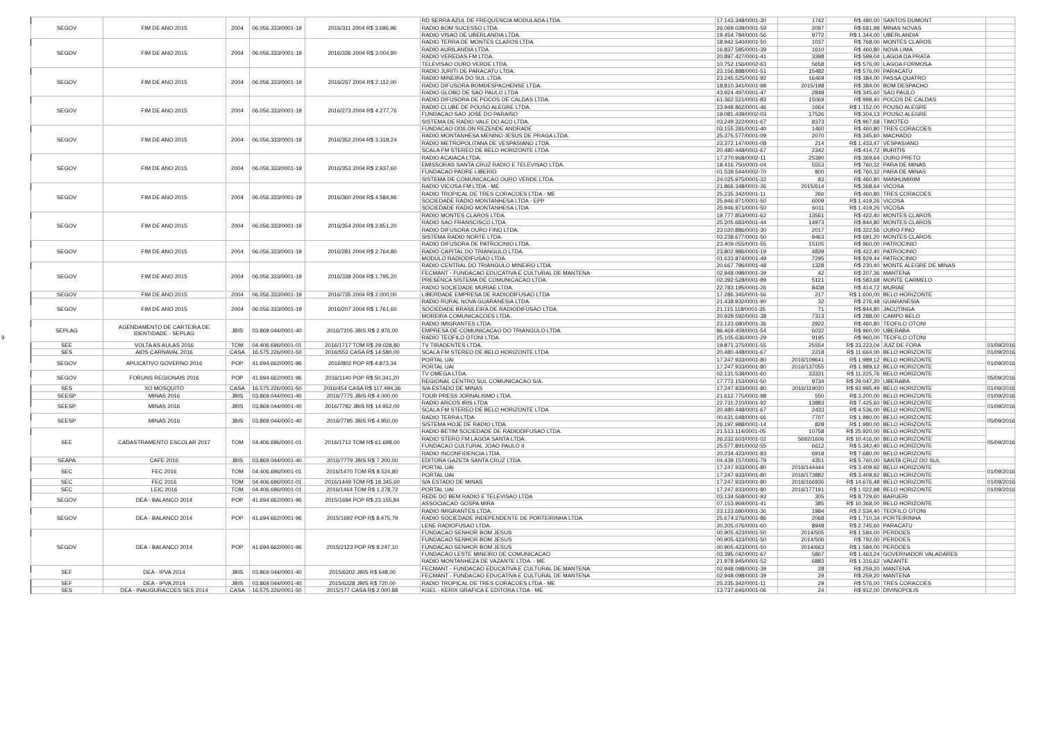| | SEGOV | FIM DE ANO 2015 | 2004 | 06.056.333/0001-19 | 2016/311 2004 R$ 3.696,96 | RD SERRA AZUL DE FREQUENCIA MODULADA LTDA. | 17.143.348/0001-30 | 1742 | R$ 480,00 | SANTOS DUMONT | |
| | | | | | | RADIO BOM SUCESSO LTDA. | 26.069.039/0001-59 | 2097 | R$ 681,98 | MINAS NOVAS | |
| | | | | | | RADIO VISAO DE UBERLANDIA LTDA. | 19.454.784/0001-56 | 9772 | R$ 1.344,00 | UBERLANDIA | |
| | SEGOV | FIM DE ANO 2015 | 2004 | 06.056.333/0001-19 | 2016/336 2004 R$ 3.004,80 | RADIO TERRA DE MONTES CLAROS LTDA. | 18.942.540/0001-50 | 1037 | R$ 768,00 | MONTES CLAROS | |
| | | | | | | RADIO AURILANDIA LTDA. | 16.837.585/0001-39 | 1610 | R$ 460,80 | NOVA LIMA | |
| | | | | | | RADIO VEREDAS FM LTDA. | 20.897.427/0001-41 | 3398 | R$ 599,04 | LAGOA DA PRATA | |
| | | | | | | TELEVISAO OURO VERDE LTDA. | 10.752.156/0002-63 | 5658 | R$ 576,00 | LAGOA FORMOSA | |
| | SEGOV | FIM DE ANO 2015 | 2004 | 06.056.333/0001-19 | 2016/267 2004 R$ 2.112,00 | RADIO JURITI DE PARACATU LTDA. | 23.156.888/0001-51 | 15482 | R$ 576,00 | PARACATU | |
| | | | | | | RADIO MINEIRA DO SUL LTDA. | 23.245.525/0001-92 | 16469 | R$ 384,00 | PASSA QUATRO | |
| | | | | | | RADIO DIFUSORA BOMDESPACHENSE LTDA. | 18.810.341/0001-98 | 2015/198 | R$ 384,00 | BOM DESPACHO | |
| | | | | | | RADIO GLOBO DE SAO PAULO LTDA | 43.924.497/0001-47 | 2848 | R$ 345,60 | SAO PAULO | |
| | SEGOV | FIM DE ANO 2015 | 2004 | 06.056.333/0001-19 | 2016/273 2004 R$ 4.277,76 | RADIO DIFUSORA DE POCOS DE CALDAS LTDA. | 61.362.521/0001-83 | 15069 | R$ 998,40 | POCOS DE CALDAS | |
| | | | | | | RADIO CLUBE DE POUSO ALEGRE LTDA. | 23.948.862/0001-46 | 1664 | R$ 1.152,00 | POUSO ALEGRE | |
| | | | | | | FUNDACAO SAO JOSE DO PARAISO | 19.081.439/0002-03 | 17526 | R$ 304,13 | POUSO ALEGRE | |
| | | | | | | SISTEMA DE RADIO VALE DO ACO LTDA. | 03.249.322/0001-67 | 8373 | R$ 967,68 | TIMOTEO | |
| | SEGOV | FIM DE ANO 2015 | 2004 | 06.056.333/0001-19 | 2016/352 2004 R$ 3.318,24 | FUNDACAO ODILON REZENDE ANDRADE | 03.155.281/0001-40 | 1460 | R$ 460,80 | TRES CORACOES | |
| | | | | | | RADIO MONTANHESA MENINO JESUS DE PRAGA LTDA. | 25.375.577/0001-09 | 2070 | R$ 345,60 | MACHADO | |
| | | | | | | RADIO METROPOLITANA DE VESPASIANO LTDA. | 23.372.147/0001-08 | 214 | R$ 1.433,47 | VESPASIANO | |
| | | | | | | SCALA FM STEREO DE BELO HORIZONTE LTDA. | 20.480.448/0001-67 | 2342 | R$ 414,72 | BURITIS | |
| | SEGOV | FIM DE ANO 2015 | 2004 | 06.056.333/0001-19 | 2016/353 2004 R$ 2.937,60 | RADIO ACAIACA LTDA. | 17.270.968/0002-11 | 25390 | R$ 369,64 | OURO PRETO | |
| | | | | | | EMISSORAS SANTA CRUZ RADIO E TELEVISAO LTDA. | 18.416.750/0001-04 | 5553 | R$ 760,32 | PARA DE MINAS | |
| | | | | | | FUNDACAO PADRE LIBERIO | 01.539.544/0002-70 | 800 | R$ 760,32 | PARA DE MINAS | |
| | | | | | | SISTEMA DE COMUNICACAO OURO VERDE LTDA. | 24.025.975/0001-32 | 83 | R$ 460,80 | MANHUMIRIM | |
| | SEGOV | FIM DE ANO 2015 | 2004 | 06.056.333/0001-19 | 2016/360 2004 R$ 4.584,96 | RADIO VICOSA FM LTDA - ME | 21.866.348/0001-36 | 2015/614 | R$ 368,64 | VICOSA | |
| | | | | | | RADIO TROPICAL DE TRES CORACOES LTDA - ME | 25.235.342/0001-11 | 266 | R$ 460,80 | TRES CORACOES | |
| | | | | | | SOCIEDADE RADIO MONTANHESA LTDA - EPP | 25.946.971/0001-50 | 6009 | R$ 1.419,26 | VICOSA | |
| | | | | | | SOCIEDADE RADIO MONTANHESA LTDA | 25.946.971/0001-50 | 6011 | R$ 1.419,26 | VICOSA | |
| | SEGOV | FIM DE ANO 2015 | 2004 | 06.056.333/0001-19 | 2016/354 2004 R$ 2.851,20 | RADIO MONTES CLAROS LTDA. | 19.777.853/0001-62 | 13561 | R$ 422,40 | MONTES CLAROS | |
| | | | | | | RADIO SAO FRANSCISCO LTDA. | 25.205.683/0001-44 | 14973 | R$ 844,80 | MONTES CLAROS | |
| | | | | | | RADIO DIFUSORA OURO FINO LTDA. | 23.020.886/0001-30 | 2017 | R$ 322,56 | OURO FINO | |
| | | | | | | SISTEMA RADIO NORTE LTDA. | 03.238.677/0001-50 | 8463 | R$ 691,20 | MONTES CLAROS | |
| | SEGOV | FIM DE ANO 2015 | 2004 | 06.056.333/0001-19 | 2016/281 2004 R$ 2.764,80 | RADIO DIFUSORA DE PATROCINIO LTDA. | 23.409.055/0001-55 | 15105 | R$ 960,00 | PATROCINIO | |
| | | | | | | RADIO CAPITAL DO TRIANGULO LTDA. | 23.802.986/0001-19 | 4839 | R$ 422,40 | PATROCINIO | |
| | | | | | | MODULO RADIODIFUSAO LTDA. | 01.633.874/0001-49 | 7295 | R$ 829,44 | PATROCINIO | |
| | SEGOV | FIM DE ANO 2015 | 2004 | 06.056.333/0001-19 | 2016/338 2004 R$ 1.795,20 | RADIO CENTRAL DO TRIANGULO MINEIRO LTDA. | 20.667.796/0001-48 | 1328 | R$ 230,40 | MONTE ALEGRE DE MINAS | |
| | | | | | | FECMANT - FUNDACAO EDUCATIVA E CULTURAL DE MANTENA | 02.948.098/0001-39 | 42 | R$ 207,36 | MANTENA | |
| | | | | | | PRESENCA SISTEMA DE COMUNICACAO LTDA. | 02.392.528/0001-89 | 5121 | R$ 583,68 | MONTE CARMELO | |
| | | | | | | RADIO SOCIEDADE MURIAE LTDA. | 22.783.195/0001-26 | 8438 | R$ 414,72 | MURIAE | |
| | SEGOV | FIM DE ANO 2015 | 2004 | 06.056.333/0001-19 | 2016/735 2004 R$ 2.000,00 | LIBERDADE EMPRESA DE RADIODIFUSAO LTDA | 17.286.345/0001-56 | 217 | R$ 1.600,00 | BELO HORIZONTE | |
| | SEGOV | FIM DE ANO 2015 | 2004 | 06.056.333/0001-19 | 2016/207 2004 R$ 1.761,60 | RADIO RURAL NOVA GUARANESIA LTDA. | 21.438.932/0001-90 | 32 | R$ 276,48 | GUARANESIA | |
| | | | | | | SOCIEDADE BRASILEIRA DE RADIODIFUSAO LTDA. | 21.115.118/0001-35 | 71 | R$ 844,80 | JACUTINGA | |
| | | | | | | MOREIRA COMUNICACOES LTDA. | 20.929.592/0001-38 | 7313 | R$ 288,00 | CAMPO BELO | |
| | SEPLAG | AGENDAMENTO DE CARTEIRA DE IDENTIDADE - SEPLAG | JBIS | 03.869.044/0001-40 | 2016/7105 JBIS R$ 2.976,00 | RADIO IMIGRANTES LTDA. | 23.123.680/0001-36 | 2922 | R$ 460,80 | TEOFILO OTONI | |
| | | | | | | EMPRESA DE COMUNICACAO DO TRIANGULO LTDA. | 86.469.459/0001-54 | 6032 | R$ 960,00 | UBERABA | |
| 9 | | | | | | RADIO TEOFILO OTONI LTDA. | 25.105.636/0001-29 | 9195 | R$ 960,00 | TEOFILO OTONI | |
| | SEE | VOLTA AS AULAS 2016 | TOM | 04.406.696/0001-01 | 2016/1717 TOM R$ 29.028,80 | TV TIRADENTES LTDA. | 19.871.375/0001-55 | 25554 | R$ 23.223,04 | JUIZ DE FORA | 01/09/2016 |
| | SES | AIDS CARNAVAL 2016 | CASA | 16.575.226/0001-50 | 2016/553 CASA R$ 14.580,00 | SCALA FM STEREO DE BELO HORIZONTE LTDA | 20.480.448/0001-67 | 2218 | R$ 11.664,00 | BELO HORIZONTE | 01/09/2016 |
| | SEGOV | APLICATIVO GOVERNO 2016 | POP | 41.694.662/0001-96 | 2016/802 POP R$ 4.873,34 | PORTAL UAI | 17.247.933/0001-80 | 2016/109641 | R$ 1.989,12 | BELO HORIZONTE | 01/09/2016 |
| | | | | | | PORTAL UAI | 17.247.933/0001-80 | 2016/137055 | R$ 1.989,12 | BELO HORIZONTE | |
| | SEGOV | FORUNS REGIONAIS 2016 | POP | 41.694.662/0001-96 | 2016/1140 POP R$ 50.341,20 | TV OMEGA LTDA. | 02.131.538/0001-60 | 33331 | R$ 11.225,76 | BELO HORIZONTE | 05/09/2016 |
| | | | | | | REGIONAL CENTRO SUL COMUNICACAO S/A. | 17.772.153/0001-50 | 9734 | R$ 29.047,20 | UBERABA | |
| | SES | XO MOSQUITO | CASA | 16.575.226/0001-50 | 2016/454 CASA R$ 117.494,36 | S/A ESTADO DE MINAS | 17.247.933/0001-80 | 2016/119020 | R$ 93.995,49 | BELO HORIZONTE | 01/09/2016 |
| | SEESP | MINAS 2016 | JBIS | 03.869.044/0001-40 | 2016/7775 JBIS R$ 4.000,00 | TOUR PRESS JORNALISMO LTDA. | 21.612.775/0001-98 | 550 | R$ 3.200,00 | BELO HORIZONTE | 01/09/2016 |
| | SEESP | MINAS 2016 | JBIS | 03.869.044/0001-40 | 2016/7782 JBIS R$ 14.952,00 | RADIO ARCOS IRIS LTDA | 22.731.210/0001-92 | 13883 | R$ 7.425,60 | BELO HORIZONTE | 01/09/2016 |
| | | | | | | SCALA FM STEREO DE BELO HORIZONTE LTDA | 20.480.448/0001-67 | 2433 | R$ 4.536,00 | BELO HORIZONTE | |
| | SEESP | MINAS 2016 | JBIS | 03.869.044/0001-40 | 2016/7795 JBIS R$ 4.950,00 | RADIO TERRA LTDA | 00.631.648/0001-66 | 7707 | R$ 1.980,00 | BELO HORIZONTE | 05/09/2016 |
| | | | | | | SISTEMA HOJE DE RADIO LTDA. | 26.197.988/0001-14 | 828 | R$ 1.980,00 | BELO HORIZONTE | |
| | SEE | CADASTRAMENTO ESCOLAR 2017 | TOM | 04.406.696/0001-01 | 2016/1712 TOM R$ 61.698,00 | RADIO BETIM SOCIEDADE DE RADIODIFUSAO LTDA. | 21.513.114/0001-05 | 10758 | R$ 25.920,00 | BELO HORIZONTE | 05/09/2016 |
| | | | | | | RADIO STERO FM LAGOA SANTA LTDA. | 26.232.603/0001-02 | 5692/1606 | R$ 10.416,00 | BELO HORIZONTE | |
| | | | | | | FUNDACAO CULTURAL JOAO PAULO II | 25.577.891/0002-55 | 6612 | R$ 5.342,40 | BELO HORIZONTE | |
| | | | | | | RADIO INCONFIDENCIA LTDA. | 20.234.423/0001-83 | 6918 | R$ 7.680,00 | BELO HORIZONTE | |
| | SEAPA | CAFE 2016 | JBIS | 03.869.044/0001-40 | 2016/7779 JBIS R$ 7.200,00 | EDITORA GAZETA SANTA CRUZ LTDA. | 04.439.157/0001-79 | 4351 | R$ 5.760,00 | SANTA CRUZ DO SUL | |
| | SEC | FEC 2016 | TOM | 04.406.696/0001-01 | 2016/1470 TOM R$ 8.524,80 | PORTAL UAI | 17.247.933/0001-80 | 2016/144444 | R$ 3.409,92 | BELO HORIZONTE | 01/09/2016 |
| | | | | | | PORTAL UAI | 17.247.933/0001-80 | 2016/173882 | R$ 3.409,92 | BELO HORIZONTE | |
| | SEC | FEC 2016 | TOM | 04.406.696/0001-01 | 2016/1449 TOM R$ 18.345,60 | S/A ESTADO DE MINAS | 17.247.933/0001-80 | 2016/166936 | R$ 14.676,48 | BELO HORIZONTE | 01/09/2016 |
| | SEC | LEIC 2016 | TOM | 04.406.696/0001-01 | 2016/1464 TOM R$ 1.278,72 | PORTAL UAI | 17.247.933/0001-80 | 2016/177191 | R$ 1.022,98 | BELO HORIZONTE | 01/09/2016 |
| | SEGOV | DEA - BALANCO 2014 | POP | 41.694.662/0001-96 | 2015/1684 POP R$ 23.155,84 | REDE DO BEM RADIO E TELEVISAO LTDA | 03.134.568/0001-93 | 305 | R$ 8.729,60 | BARUERI | |
| | | | | | | ASSOCIACAO GOSPA MIRA | 07.153.969/0001-41 | 385 | R$ 10.368,00 | BELO HORIZONTE | |
| | SEGOV | DEA - BALANCO 2014 | POP | 41.694.662/0001-96 | 2015/1692 POP R$ 8.475,79 | RADIO IMIGRANTES LTDA. | 23.123.680/0001-36 | 1984 | R$ 2.534,40 | TEOFILO OTONI | |
| | | | | | | RADIO SOCIEDADE INDEPENDENTE DE PORTEIRINHA LTDA. | 25.674.276/0001-86 | 2068 | R$ 1.710,34 | PORTEIRINHA | |
| | | | | | | LENE RADIOFUSAO LTDA. | 20.205.076/0001-60 | 8948 | R$ 2.745,60 | PARACATU | |
| | SEGOV | DEA - BALANCO 2014 | POP | 41.694.662/0001-96 | 2015/2123 POP R$ 8.247,10 | FUNDACAO SENHOR BOM JESUS | 00.905.423/0001-50 | 2014/505 | R$ 1.584,00 | PERDOES | |
| | | | | | | FUNDACAO SENHOR BOM JESUS | 00.905.423/0001-50 | 2014/506 | R$ 792,00 | PERDOES | |
| | | | | | | FUNDACAO SENHOR BOM JESUS | 00.905.423/0001-50 | 2014/663 | R$ 1.584,00 | PERDOES | |
| | | | | | | FUNDACAO LESTE MINEIRO DE COMUNICACAO | 03.395.042/0001-67 | 5867 | R$ 1.463,24 | GOVERNADOR VALADARES | |
| | | | | | | RADIO MONTANHEZA DE VAZANTE LTDA. - ME | 21.978.945/0001-52 | 6883 | R$ 1.316,62 | VAZANTE | |
| | SEF | DEA - IPVA 2014 | JBIS | 03.869.044/0001-40 | 2015/6202 JBIS R$ 648,00 | FECMANT - FUNDACAO EDUCATIVA E CULTURAL DE MANTENA | 02.948.098/0001-39 | 28 | R$ 259,20 | MANTENA | |
| | | | | | | FECMANT - FUNDACAO EDUCATIVA E CULTURAL DE MANTENA | 02.948.098/0001-39 | 29 | R$ 259,20 | MANTENA | |
| | SEF | DEA - IPVA 2014 | JBIS | 03.869.044/0001-40 | 2015/6228 JBIS R$ 720,00 | RADIO TROPICAL DE TRES CORACOES LTDA - ME | 25.235.342/0001-11 | 29 | R$ 576,00 | TRES CORACOES | |
| | SES | DEA - INAUGURACOES SES 2014 | CASA | 16.575.226/0001-50 | 2015/177 CASA R$ 2.000,88 | KGEL - KERIX GRAFICA E EDITORA LTDA - ME | 13.737.646/0001-06 | 24 | R$ 912,00 | DIVINOPOLIS | |